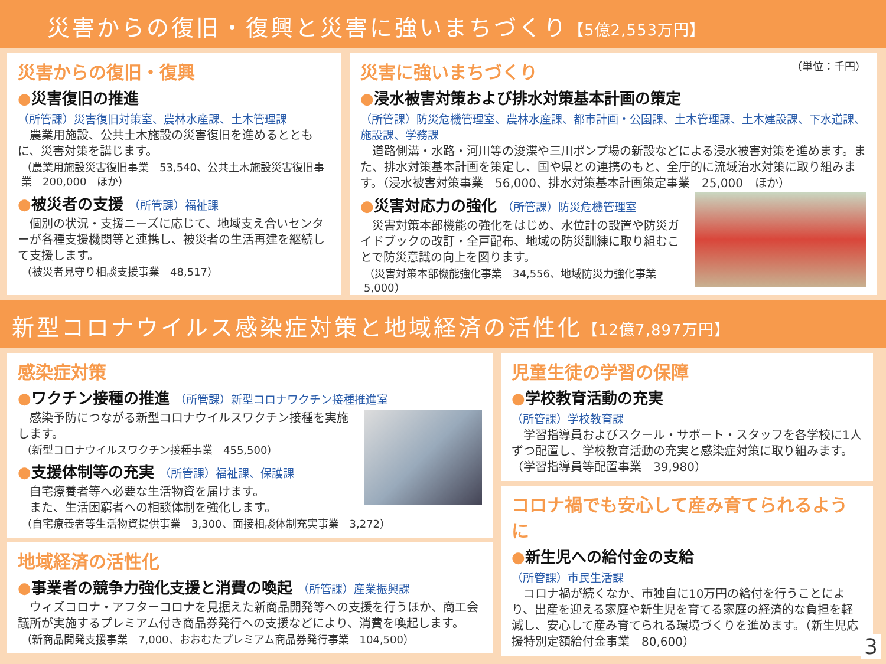災害からの復旧・復興と災害に強いまちづくり【5億2,553万円】
災害からの復旧・復興
●災害復旧の推進
（所管課）災害復旧対策室、農林水産課、土木管理課
　農業用施設、公共土木施設の災害復旧を進めるとともに、災害対策を講じます。
（農業用施設災害復旧事業　53,540、公共土木施設災害復旧事業　200,000　ほか）
●被災者の支援 （所管課）福祉課
　個別の状況・支援ニーズに応じて、地域支え合いセンターが各種支援機関等と連携し、被災者の生活再建を継続して支援します。
（被災者見守り相談支援事業　48,517）
（単位：千円）
災害に強いまちづくり
●浸水被害対策および排水対策基本計画の策定
（所管課）防災危機管理室、農林水産課、都市計画・公園課、土木管理課、土木建設課、下水道課、施設課、学務課
　道路側溝・水路・河川等の浚渫や三川ポンプ場の新設などによる浸水被害対策を進めます。また、排水対策基本計画を策定し、国や県との連携のもと、全庁的に流域治水対策に取り組みます。（浸水被害対策事業　56,000、排水対策基本計画策定事業　25,000　ほか）
●災害対応力の強化 （所管課）防災危機管理室
　災害対策本部機能の強化をはじめ、水位計の設置や防災ガイドブックの改訂・全戸配布、地域の防災訓練に取り組むことで防災意識の向上を図ります。
（災害対策本部機能強化事業　34,556、地域防災力強化事業　5,000）
新型コロナウイルス感染症対策と地域経済の活性化【12億7,897万円】
感染症対策
●ワクチン接種の推進 （所管課）新型コロナワクチン接種推進室
　感染予防につながる新型コロナウイルスワクチン接種を実施します。
（新型コロナウイルスワクチン接種事業　455,500）
●支援体制等の充実 （所管課）福祉課、保護課
　自宅療養者等へ必要な生活物資を届けます。
　また、生活困窮者への相談体制を強化します。
（自宅療養者等生活物資提供事業　3,300、面接相談体制充実事業　3,272）
地域経済の活性化
●事業者の競争力強化支援と消費の喚起 （所管課）産業振興課
　ウィズコロナ・アフターコロナを見据えた新商品開発等への支援を行うほか、商工会議所が実施するプレミアム付き商品券発行への支援などにより、消費を喚起します。
（新商品開発支援事業　7,000、おおむたプレミアム商品券発行事業　104,500）
児童生徒の学習の保障
●学校教育活動の充実
（所管課）学校教育課
　学習指導員およびスクール・サポート・スタッフを各学校に1人ずつ配置し、学校教育活動の充実と感染症対策に取り組みます。（学習指導員等配置事業　39,980）
コロナ禍でも安心して産み育てられるように
●新生児への給付金の支給
（所管課）市民生活課
　コロナ禍が続くなか、市独自に10万円の給付を行うことにより、出産を迎える家庭や新生児を育てる家庭の経済的な負担を軽減し、安心して産み育てられる環境づくりを進めます。（新生児応援特別定額給付金事業　80,600）
3